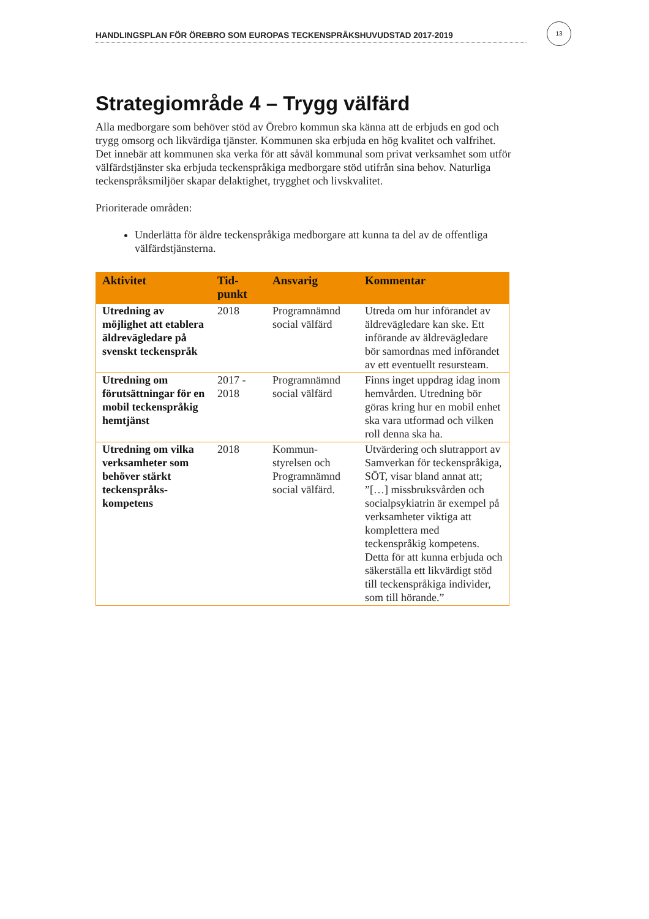HANDLINGSPLAN FÖR ÖREBRO SOM EUROPAS TECKENSPRÅKSHUVUDSTAD 2017-2019
13
Strategiområde 4 – Trygg välfärd
Alla medborgare som behöver stöd av Örebro kommun ska känna att de erbjuds en god och trygg omsorg och likvärdiga tjänster. Kommunen ska erbjuda en hög kvalitet och valfrihet. Det innebär att kommunen ska verka för att såväl kommunal som privat verksamhet som utför välfärdstjänster ska erbjuda teckenspråkiga medborgare stöd utifrån sina behov. Naturliga teckenspråksmiljöer skapar delaktighet, trygghet och livskvalitet.
Prioriterade områden:
Underlätta för äldre teckenspråkiga medborgare att kunna ta del av de offentliga välfärdstjänsterna.
| Aktivitet | Tid- punkt | Ansvarig | Kommentar |
| --- | --- | --- | --- |
| Utredning av möjlighet att etablera äldrevägledare på svenskt teckenspråk | 2018 | Programnämnd social välfärd | Utreda om hur införandet av äldrevägledare kan ske. Ett införande av äldrevägledare bör samordnas med införandet av ett eventuellt resursteam. |
| Utredning om förutsättningar för en mobil teckenspråkig hemtjänst | 2017 - 2018 | Programnämnd social välfärd | Finns inget uppdrag idag inom hemvården. Utredning bör göras kring hur en mobil enhet ska vara utformad och vilken roll denna ska ha. |
| Utredning om vilka verksamheter som behöver stärkt teckenspråks-kompetens | 2018 | Kommun-styrelsen och Programnämnd social välfärd. | Utvärdering och slutrapport av Samverkan för teckenspråkiga, SÖT, visar bland annat att; ”[…] missbruksvården och socialpsykiatrin är exempel på verksamheter viktiga att komplettera med teckenspråkig kompetens. Detta för att kunna erbjuda och säkerställa ett likvärdigt stöd till teckenspråkiga individer, som till hörande.” |